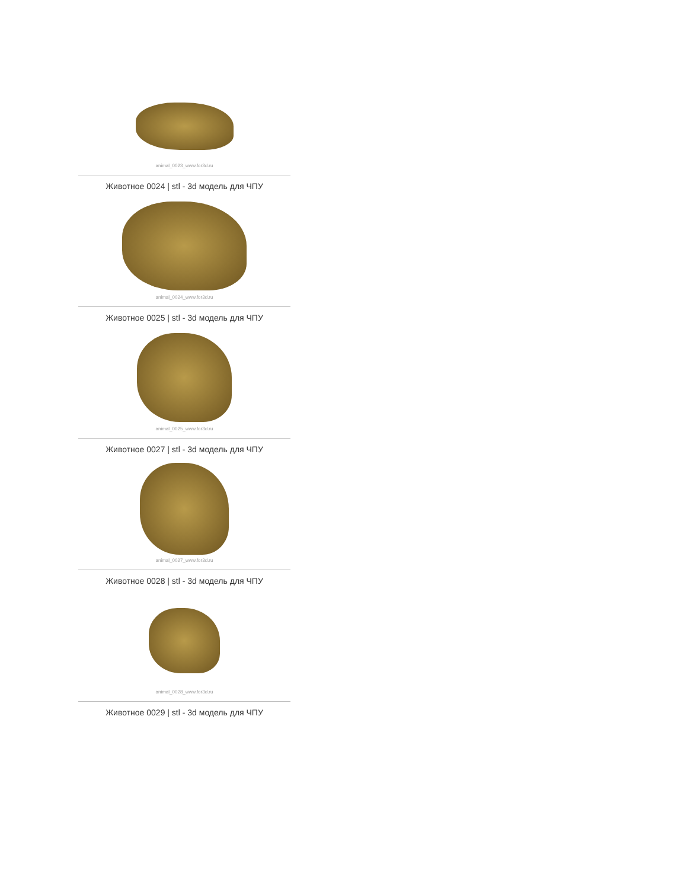animal_0023_www.for3d.ru
Животное 0024 | stl - 3d модель для ЧПУ
animal_0024_www.for3d.ru
Животное 0025 | stl - 3d модель для ЧПУ
animal_0025_www.for3d.ru
Животное 0027 | stl - 3d модель для ЧПУ
animal_0027_www.for3d.ru
Животное 0028 | stl - 3d модель для ЧПУ
animal_0028_www.for3d.ru
Животное 0029 | stl - 3d модель для ЧПУ